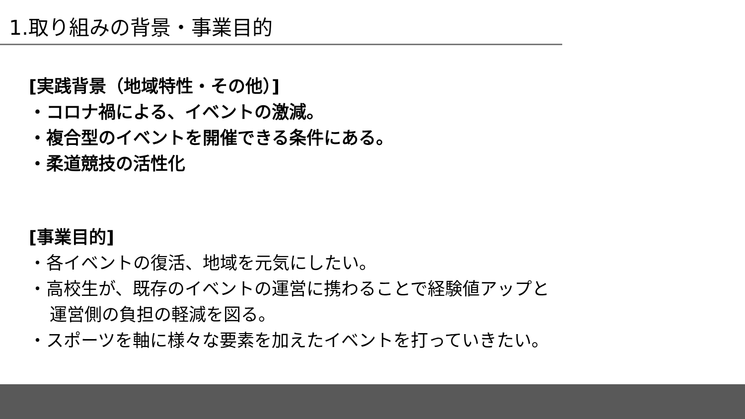1.取り組みの背景・事業目的
[実践背景（地域特性・その他）]
・コロナ禍による、イベントの激減。
・複合型のイベントを開催できる条件にある。
・柔道競技の活性化
[事業目的]
・各イベントの復活、地域を元気にしたい。
・高校生が、既存のイベントの運営に携わることで経験値アップと
運営側の負担の軽減を図る。
・スポーツを軸に様々な要素を加えたイベントを打っていきたい。